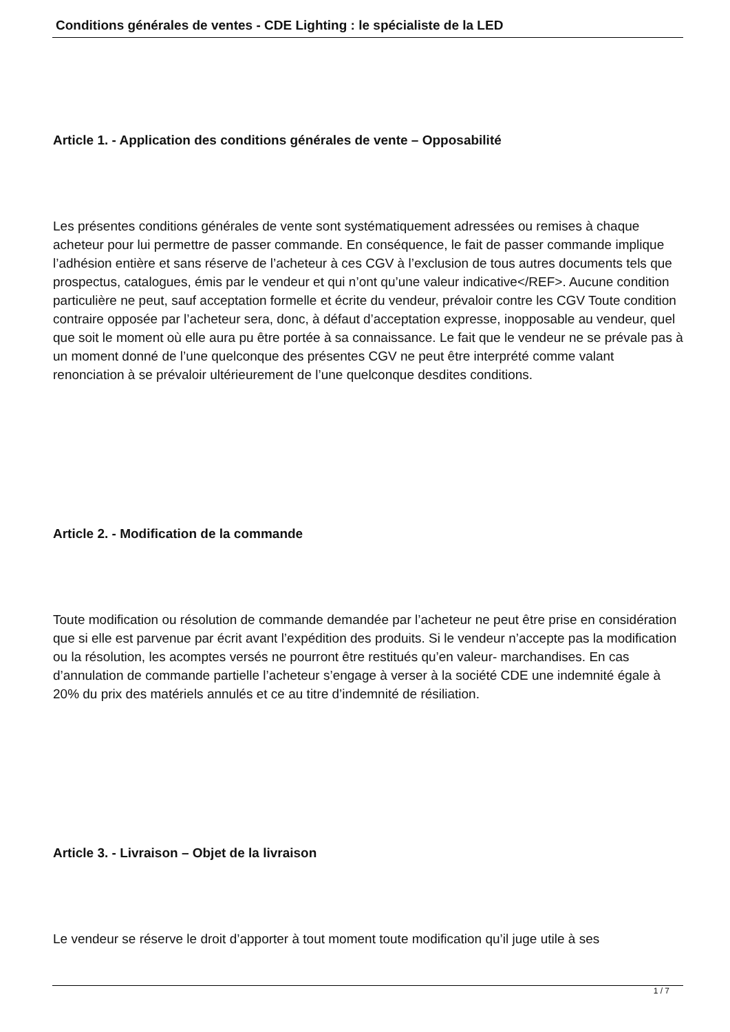Conditions générales de ventes - CDE Lighting : le spécialiste de la LED
Article 1. - Application des conditions générales de vente – Opposabilité
Les présentes conditions générales de vente sont systématiquement adressées ou remises à chaque acheteur pour lui permettre de passer commande. En conséquence, le fait de passer commande implique l’adhésion entière et sans réserve de l’acheteur à ces CGV à l’exclusion de tous autres documents tels que prospectus, catalogues, émis par le vendeur et qui n’ont qu’une valeur indicative</REF>. Aucune condition particulière ne peut, sauf acceptation formelle et écrite du vendeur, prévaloir contre les CGV Toute condition contraire opposée par l’acheteur sera, donc, à défaut d’acceptation expresse, inopposable au vendeur, quel que soit le moment où elle aura pu être portée à sa connaissance. Le fait que le vendeur ne se prévale pas à un moment donné de l’une quelconque des présentes CGV ne peut être interprété comme valant renonciation à se prévaloir ultérieurement de l’une quelconque desdites conditions.
Article 2. - Modification de la commande
Toute modification ou résolution de commande demandée par l’acheteur ne peut être prise en considération que si elle est parvenue par écrit avant l’expédition des produits. Si le vendeur n’accepte pas la modification ou la résolution, les acomptes versés ne pourront être restitués qu’en valeur- marchandises. En cas d’annulation de commande partielle l’acheteur s’engage à verser à la société CDE une indemnité égale à 20% du prix des matériels annulés et ce au titre d’indemnité de résiliation.
Article 3. - Livraison – Objet de la livraison
Le vendeur se réserve le droit d’apporter à tout moment toute modification qu’il juge utile à ses
1 / 7